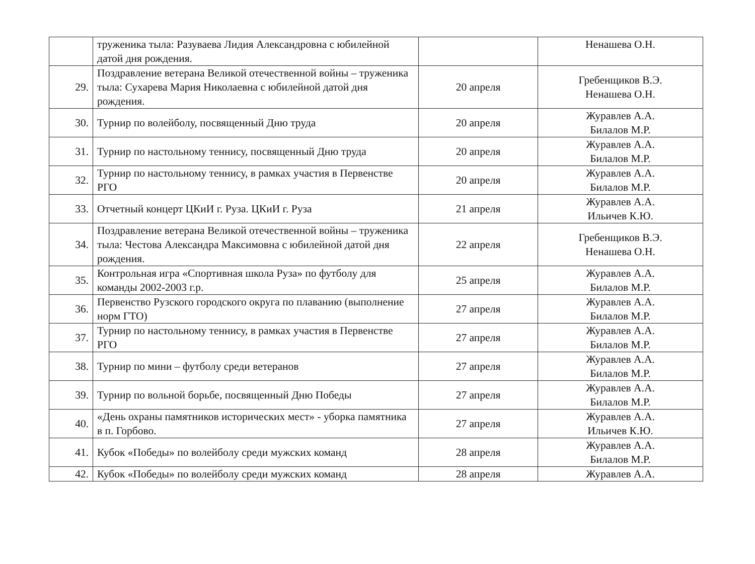| | труженика тыла: Разуваева Лидия Александровна с юбилейной датой дня рождения. | | Ненашева О.Н. |
| 29. | Поздравление ветерана Великой отечественной войны – труженика тыла: Сухарева Мария Николаевна с юбилейной датой дня рождения. | 20 апреля | Гребенщиков В.Э. Ненашева О.Н. |
| 30. | Турнир по волейболу, посвященный Дню труда | 20 апреля | Журавлев А.А. Билалов М.Р. |
| 31. | Турнир по настольному теннису, посвященный Дню труда | 20 апреля | Журавлев А.А. Билалов М.Р. |
| 32. | Турнир по настольному теннису, в рамках участия в Первенстве РГО | 20 апреля | Журавлев А.А. Билалов М.Р. |
| 33. | Отчетный концерт ЦКиИ г. Руза. ЦКиИ г. Руза | 21 апреля | Журавлев А.А. Ильичев К.Ю. |
| 34. | Поздравление ветерана Великой отечественной войны – труженика тыла: Честова Александра Максимовна с юбилейной датой дня рождения. | 22 апреля | Гребенщиков В.Э. Ненашева О.Н. |
| 35. | Контрольная игра «Спортивная школа Руза» по футболу для команды 2002-2003 г.р. | 25 апреля | Журавлев А.А. Билалов М.Р. |
| 36. | Первенство Рузского городского округа по плаванию (выполнение норм ГТО) | 27 апреля | Журавлев А.А. Билалов М.Р. |
| 37. | Турнир по настольному теннису, в рамках участия в Первенстве РГО | 27 апреля | Журавлев А.А. Билалов М.Р. |
| 38. | Турнир по мини – футболу среди ветеранов | 27 апреля | Журавлев А.А. Билалов М.Р. |
| 39. | Турнир по вольной борьбе, посвященный Дню Победы | 27 апреля | Журавлев А.А. Билалов М.Р. |
| 40. | «День охраны памятников исторических мест» - уборка памятника в п. Горбово. | 27 апреля | Журавлев А.А. Ильичев К.Ю. |
| 41. | Кубок «Победы» по волейболу среди мужских команд | 28 апреля | Журавлев А.А. Билалов М.Р. |
| 42. | Кубок «Победы» по волейболу среди мужских команд | 28 апреля | Журавлев А.А. |